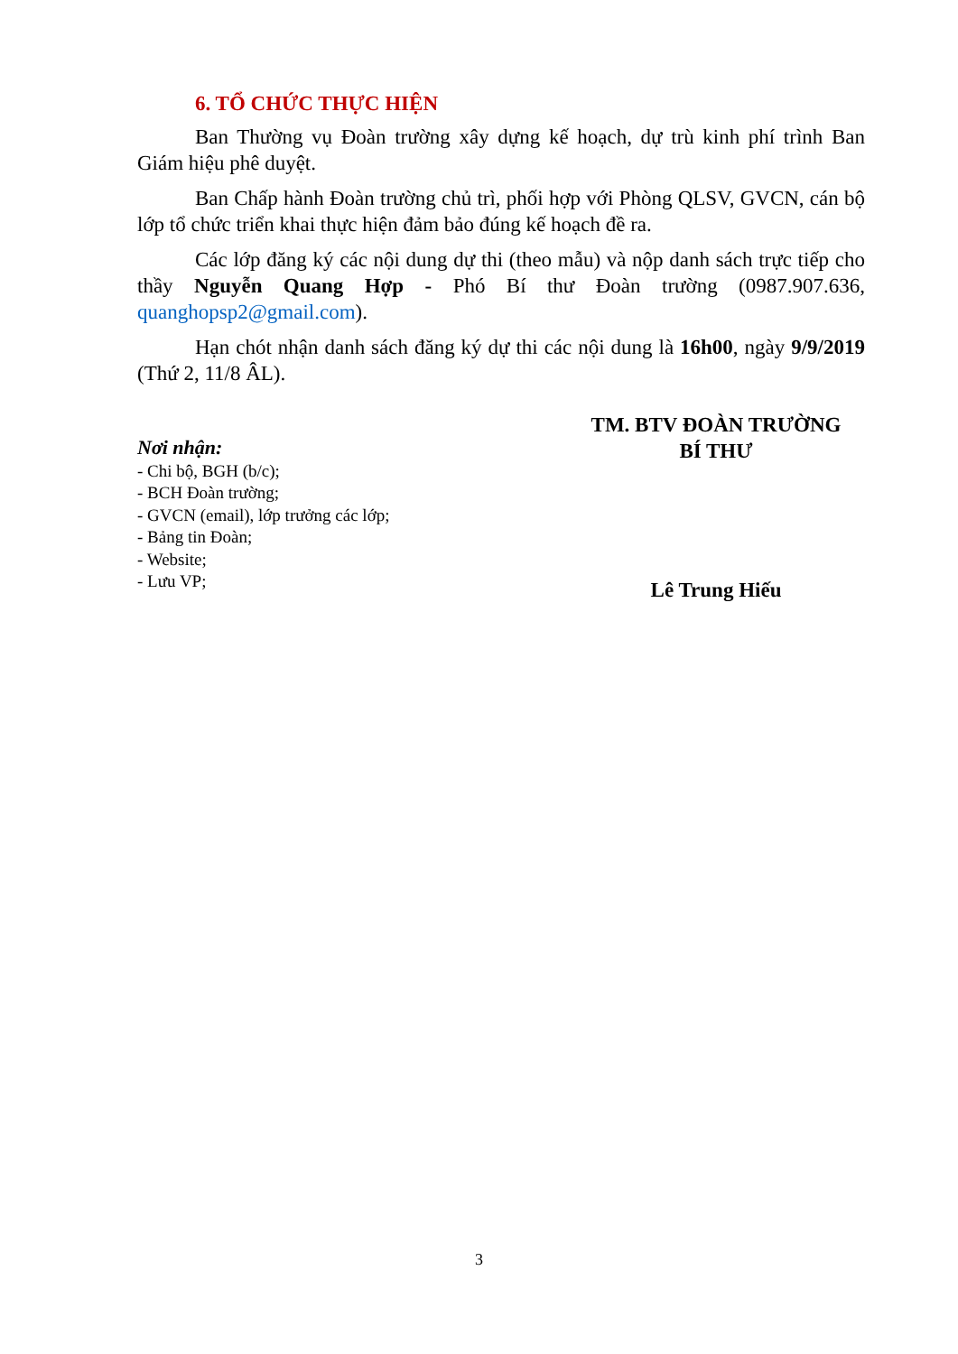6. TỔ CHỨC THỰC HIỆN
Ban Thường vụ Đoàn trường xây dựng kế hoạch, dự trù kinh phí trình Ban Giám hiệu phê duyệt.
Ban Chấp hành Đoàn trường chủ trì, phối hợp với Phòng QLSV, GVCN, cán bộ lớp tổ chức triển khai thực hiện đảm bảo đúng kế hoạch đề ra.
Các lớp đăng ký các nội dung dự thi (theo mẫu) và nộp danh sách trực tiếp cho thầy Nguyễn Quang Hợp - Phó Bí thư Đoàn trường (0987.907.636, quanghopsp2@gmail.com).
Hạn chót nhận danh sách đăng ký dự thi các nội dung là 16h00, ngày 9/9/2019 (Thứ 2, 11/8 ÂL).
Nơi nhận:
- Chi bộ, BGH (b/c);
- BCH Đoàn trường;
- GVCN (email), lớp trưởng các lớp;
- Bảng tin Đoàn;
- Website;
- Lưu VP;
TM. BTV ĐOÀN TRƯỜNG
BÍ THƯ
Lê Trung Hiếu
3